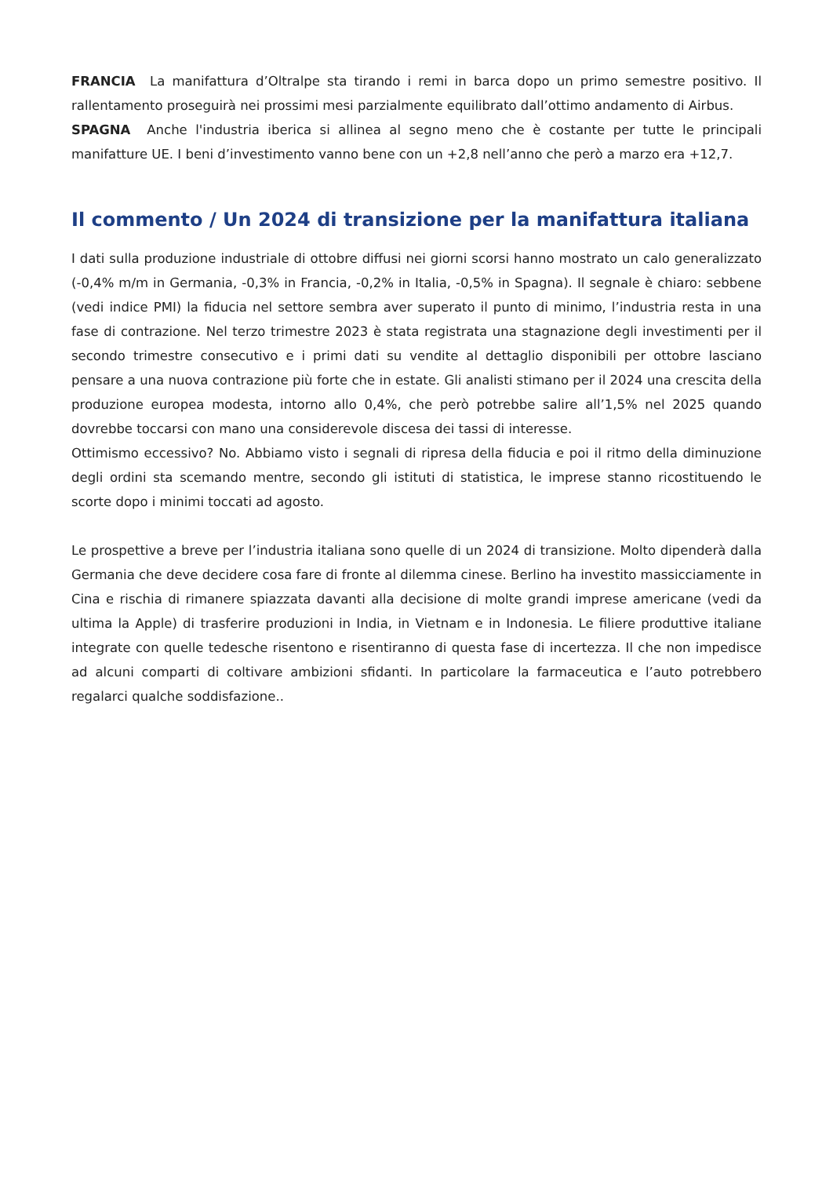FRANCIA La manifattura d’Oltralpe sta tirando i remi in barca dopo un primo semestre positivo. Il rallentamento proseguirà nei prossimi mesi parzialmente equilibrato dall’ottimo andamento di Airbus.
SPAGNA Anche l'industria iberica si allinea al segno meno che è costante per tutte le principali manifatture UE. I beni d’investimento vanno bene con un +2,8 nell’anno che però a marzo era +12,7.
Il commento / Un 2024 di transizione per la manifattura italiana
I dati sulla produzione industriale di ottobre diffusi nei giorni scorsi hanno mostrato un calo generalizzato (-0,4% m/m in Germania, -0,3% in Francia, -0,2% in Italia, -0,5% in Spagna). Il segnale è chiaro: sebbene (vedi indice PMI) la fiducia nel settore sembra aver superato il punto di minimo, l’industria resta in una fase di contrazione. Nel terzo trimestre 2023 è stata registrata una stagnazione degli investimenti per il secondo trimestre consecutivo e i primi dati su vendite al dettaglio disponibili per ottobre lasciano pensare a una nuova contrazione più forte che in estate. Gli analisti stimano per il 2024 una crescita della produzione europea modesta, intorno allo 0,4%, che però potrebbe salire all’1,5% nel 2025 quando dovrebbe toccarsi con mano una considerevole discesa dei tassi di interesse.
Ottimismo eccessivo? No. Abbiamo visto i segnali di ripresa della fiducia e poi il ritmo della diminuzione degli ordini sta scemando mentre, secondo gli istituti di statistica, le imprese stanno ricostituendo le scorte dopo i minimi toccati ad agosto.
Le prospettive a breve per l’industria italiana sono quelle di un 2024 di transizione. Molto dipenderà dalla Germania che deve decidere cosa fare di fronte al dilemma cinese. Berlino ha investito massicciamente in Cina e rischia di rimanere spiazzata davanti alla decisione di molte grandi imprese americane (vedi da ultima la Apple) di trasferire produzioni in India, in Vietnam e in Indonesia. Le filiere produttive italiane integrate con quelle tedesche risentono e risentiranno di questa fase di incertezza. Il che non impedisce ad alcuni comparti di coltivare ambizioni sfidanti. In particolare la farmaceutica e l’auto potrebbero regalarci qualche soddisfazione..